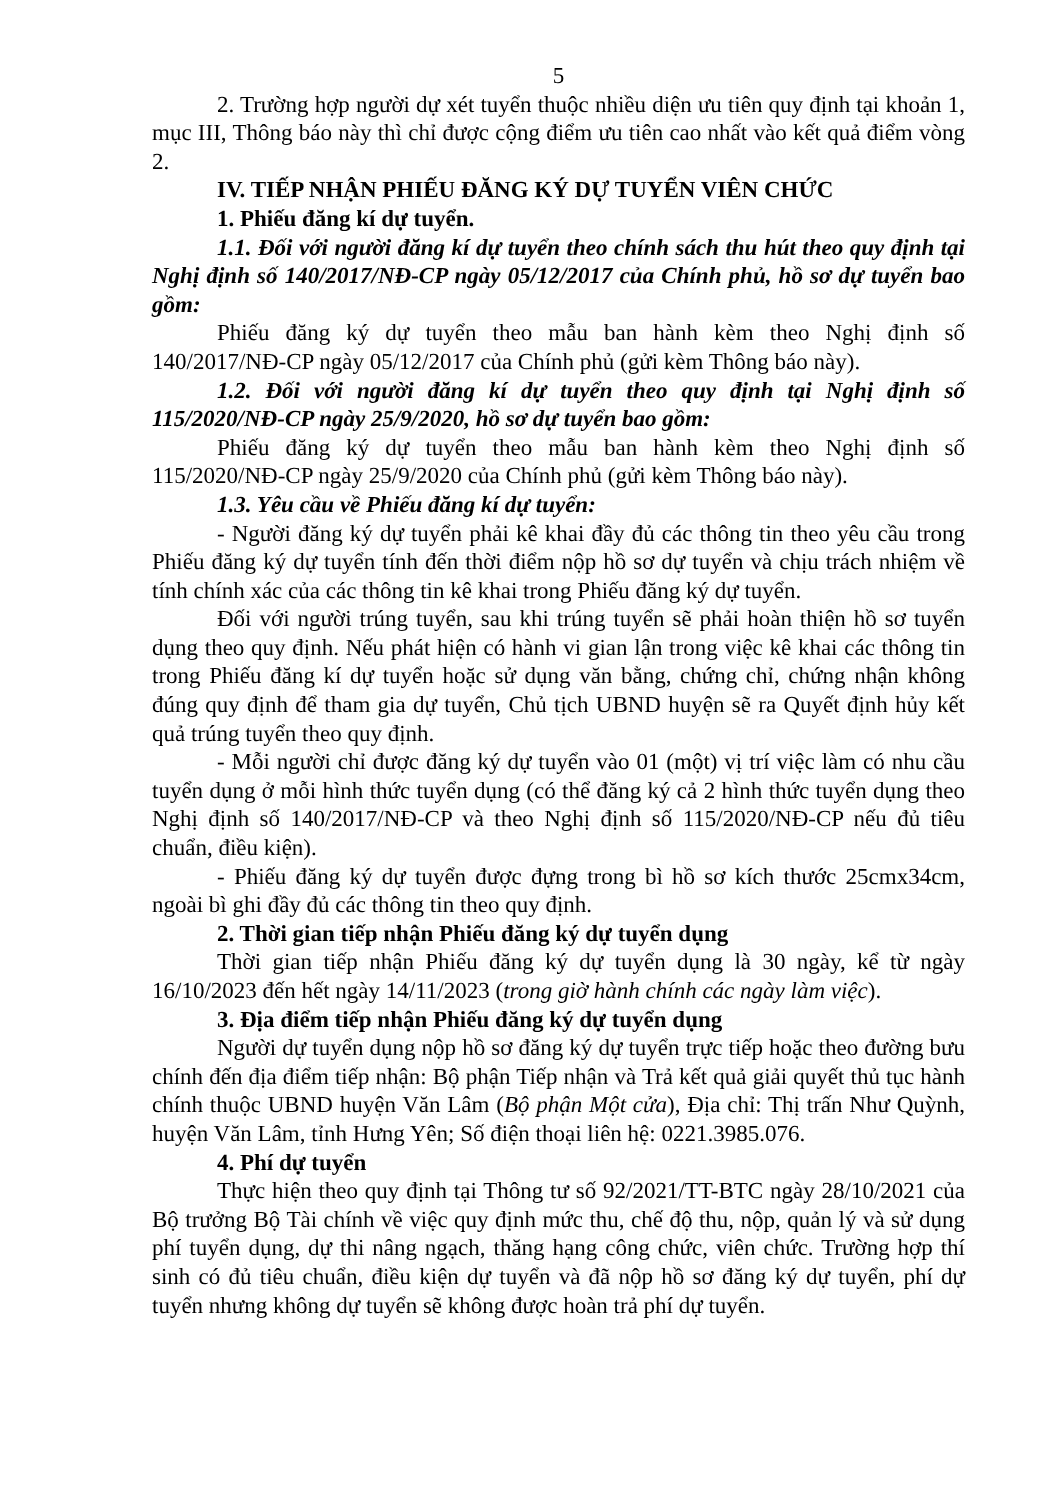5
2. Trường hợp người dự xét tuyển thuộc nhiều diện ưu tiên quy định tại khoản 1, mục III, Thông báo này thì chỉ được cộng điểm ưu tiên cao nhất vào kết quả điểm vòng 2.
IV. TIẾP NHẬN PHIẾU ĐĂNG KÝ DỰ TUYỂN VIÊN CHỨC
1. Phiếu đăng kí dự tuyển.
1.1. Đối với người đăng kí dự tuyển theo chính sách thu hút theo quy định tại Nghị định số 140/2017/NĐ-CP ngày 05/12/2017 của Chính phủ, hồ sơ dự tuyển bao gồm:
Phiếu đăng ký dự tuyển theo mẫu ban hành kèm theo Nghị định số 140/2017/NĐ-CP ngày 05/12/2017 của Chính phủ (gửi kèm Thông báo này).
1.2. Đối với người đăng kí dự tuyển theo quy định tại Nghị định số 115/2020/NĐ-CP ngày 25/9/2020, hồ sơ dự tuyển bao gồm:
Phiếu đăng ký dự tuyển theo mẫu ban hành kèm theo Nghị định số 115/2020/NĐ-CP ngày 25/9/2020 của Chính phủ (gửi kèm Thông báo này).
1.3. Yêu cầu về Phiếu đăng kí dự tuyển:
- Người đăng ký dự tuyển phải kê khai đầy đủ các thông tin theo yêu cầu trong Phiếu đăng ký dự tuyển tính đến thời điểm nộp hồ sơ dự tuyển và chịu trách nhiệm về tính chính xác của các thông tin kê khai trong Phiếu đăng ký dự tuyển.
Đối với người trúng tuyển, sau khi trúng tuyển sẽ phải hoàn thiện hồ sơ tuyển dụng theo quy định. Nếu phát hiện có hành vi gian lận trong việc kê khai các thông tin trong Phiếu đăng kí dự tuyển hoặc sử dụng văn bằng, chứng chỉ, chứng nhận không đúng quy định để tham gia dự tuyển, Chủ tịch UBND huyện sẽ ra Quyết định hủy kết quả trúng tuyển theo quy định.
- Mỗi người chỉ được đăng ký dự tuyển vào 01 (một) vị trí việc làm có nhu cầu tuyển dụng ở mỗi hình thức tuyển dụng (có thể đăng ký cả 2 hình thức tuyển dụng theo Nghị định số 140/2017/NĐ-CP và theo Nghị định số 115/2020/NĐ-CP nếu đủ tiêu chuẩn, điều kiện).
- Phiếu đăng ký dự tuyển được đựng trong bì hồ sơ kích thước 25cmx34cm, ngoài bì ghi đầy đủ các thông tin theo quy định.
2. Thời gian tiếp nhận Phiếu đăng ký dự tuyển dụng
Thời gian tiếp nhận Phiếu đăng ký dự tuyển dụng là 30 ngày, kể từ ngày 16/10/2023 đến hết ngày 14/11/2023 (trong giờ hành chính các ngày làm việc).
3. Địa điểm tiếp nhận Phiếu đăng ký dự tuyển dụng
Người dự tuyển dụng nộp hồ sơ đăng ký dự tuyển trực tiếp hoặc theo đường bưu chính đến địa điểm tiếp nhận: Bộ phận Tiếp nhận và Trả kết quả giải quyết thủ tục hành chính thuộc UBND huyện Văn Lâm (Bộ phận Một cửa), Địa chỉ: Thị trấn Như Quỳnh, huyện Văn Lâm, tỉnh Hưng Yên; Số điện thoại liên hệ: 0221.3985.076.
4. Phí dự tuyển
Thực hiện theo quy định tại Thông tư số 92/2021/TT-BTC ngày 28/10/2021 của Bộ trưởng Bộ Tài chính về việc quy định mức thu, chế độ thu, nộp, quản lý và sử dụng phí tuyển dụng, dự thi nâng ngạch, thăng hạng công chức, viên chức. Trường hợp thí sinh có đủ tiêu chuẩn, điều kiện dự tuyển và đã nộp hồ sơ đăng ký dự tuyển, phí dự tuyển nhưng không dự tuyển sẽ không được hoàn trả phí dự tuyển.